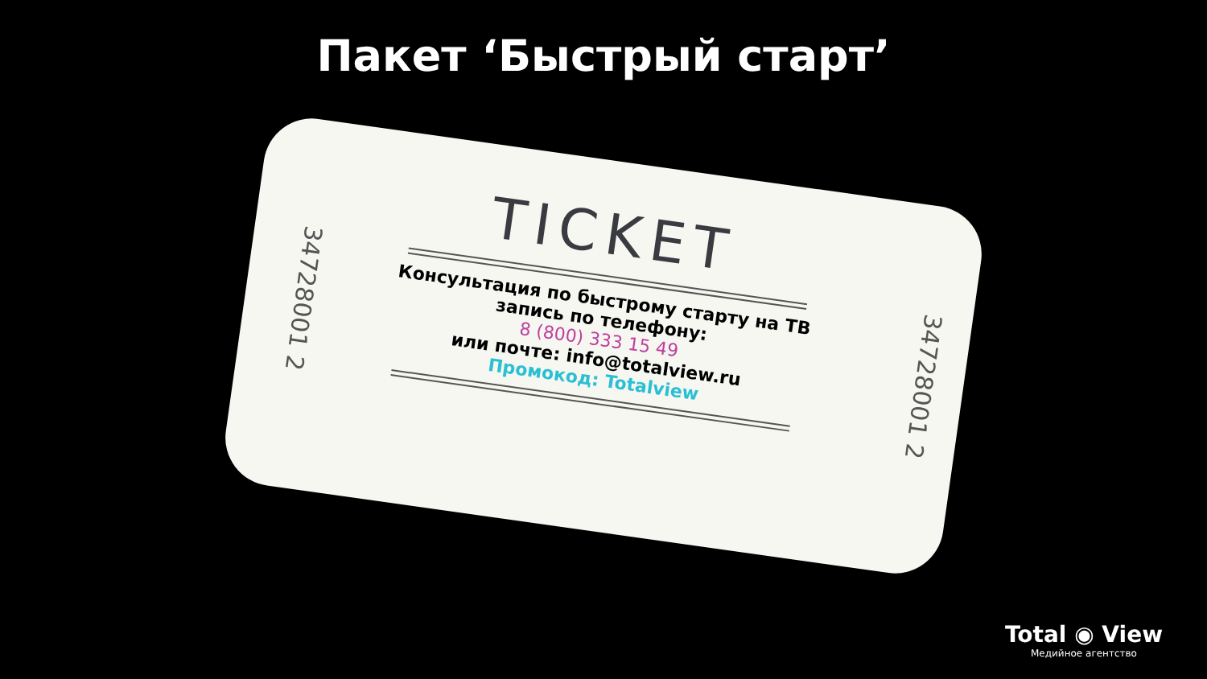Пакет ‘Быстрый старт’
34728001 2
34728001 2
TICKET
Консультация по быстрому старту на ТВ
запись по телефону:
8 (800) 333 15 49
или почте: info@totalview.ru
Промокод: Totalview
Total ◉ View
Медийное агентство